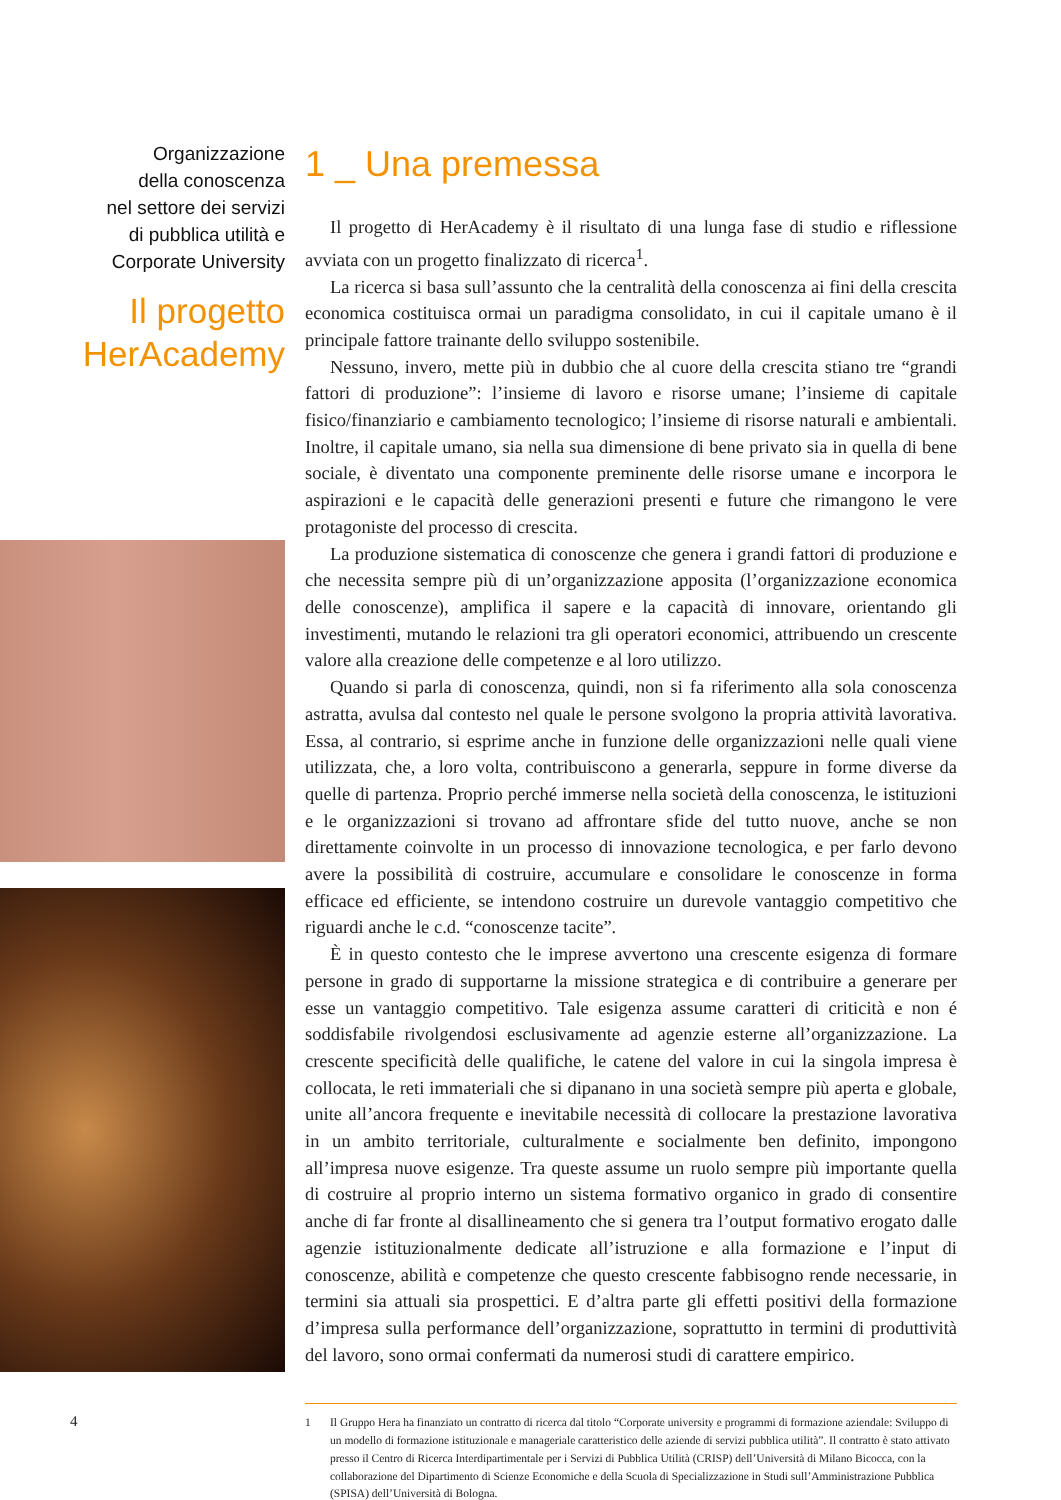Organizzazione
della conoscenza
nel settore dei servizi
di pubblica utilità e
Corporate University
Il progetto
HerAcademy
1 _ Una premessa
Il progetto di HerAcademy è il risultato di una lunga fase di studio e riflessione avviata con un progetto finalizzato di ricerca<sup>1</sup>.
La ricerca si basa sull’assunto che la centralità della conoscenza ai fini della crescita economica costituisca ormai un paradigma consolidato, in cui il capitale umano è il principale fattore trainante dello sviluppo sostenibile.
Nessuno, invero, mette più in dubbio che al cuore della crescita stiano tre “grandi fattori di produzione”: l’insieme di lavoro e risorse umane; l’insieme di capitale fisico/finanziario e cambiamento tecnologico; l’insieme di risorse naturali e ambientali. Inoltre, il capitale umano, sia nella sua dimensione di bene privato sia in quella di bene sociale, è diventato una componente preminente delle risorse umane e incorpora le aspirazioni e le capacità delle generazioni presenti e future che rimangono le vere protagoniste del processo di crescita.
La produzione sistematica di conoscenze che genera i grandi fattori di produzione e che necessita sempre più di un’organizzazione apposita (l’organizzazione economica delle conoscenze), amplifica il sapere e la capacità di innovare, orientando gli investimenti, mutando le relazioni tra gli operatori economici, attribuendo un crescente valore alla creazione delle competenze e al loro utilizzo.
Quando si parla di conoscenza, quindi, non si fa riferimento alla sola conoscenza astratta, avulsa dal contesto nel quale le persone svolgono la propria attività lavorativa. Essa, al contrario, si esprime anche in funzione delle organizzazioni nelle quali viene utilizzata, che, a loro volta, contribuiscono a generarla, seppure in forme diverse da quelle di partenza. Proprio perché immerse nella società della conoscenza, le istituzioni e le organizzazioni si trovano ad affrontare sfide del tutto nuove, anche se non direttamente coinvolte in un processo di innovazione tecnologica, e per farlo devono avere la possibilità di costruire, accumulare e consolidare le conoscenze in forma efficace ed efficiente, se intendono costruire un durevole vantaggio competitivo che riguardi anche le c.d. “conoscenze tacite”.
È in questo contesto che le imprese avvertono una crescente esigenza di formare persone in grado di supportarne la missione strategica e di contribuire a generare per esse un vantaggio competitivo. Tale esigenza assume caratteri di criticità e non é soddisfabile rivolgendosi esclusivamente ad agenzie esterne all’organizzazione. La crescente specificità delle qualifiche, le catene del valore in cui la singola impresa è collocata, le reti immateriali che si dipanano in una società sempre più aperta e globale, unite all’ancora frequente e inevitabile necessità di collocare la prestazione lavorativa in un ambito territoriale, culturalmente e socialmente ben definito, impongono all’impresa nuove esigenze. Tra queste assume un ruolo sempre più importante quella di costruire al proprio interno un sistema formativo organico in grado di consentire anche di far fronte al disallineamento che si genera tra l’output formativo erogato dalle agenzie istituzionalmente dedicate all’istruzione e alla formazione e l’input di conoscenze, abilità e competenze che questo crescente fabbisogno rende necessarie, in termini sia attuali sia prospettici. E d’altra parte gli effetti positivi della formazione d’impresa sulla performance dell’organizzazione, soprattutto in termini di produttività del lavoro, sono ormai confermati da numerosi studi di carattere empirico.
1 Il Gruppo Hera ha finanziato un contratto di ricerca dal titolo “Corporate university e programmi di formazione aziendale: Sviluppo di un modello di formazione istituzionale e manageriale caratteristico delle aziende di servizi pubblica utilità”. Il contratto è stato attivato presso il Centro di Ricerca Interdipartimentale per i Servizi di Pubblica Utilità (CRISP) dell’Università di Milano Bicocca, con la collaborazione del Dipartimento di Scienze Economiche e della Scuola di Specializzazione in Studi sull’Amministrazione Pubblica (SPISA) dell’Università di Bologna.
4